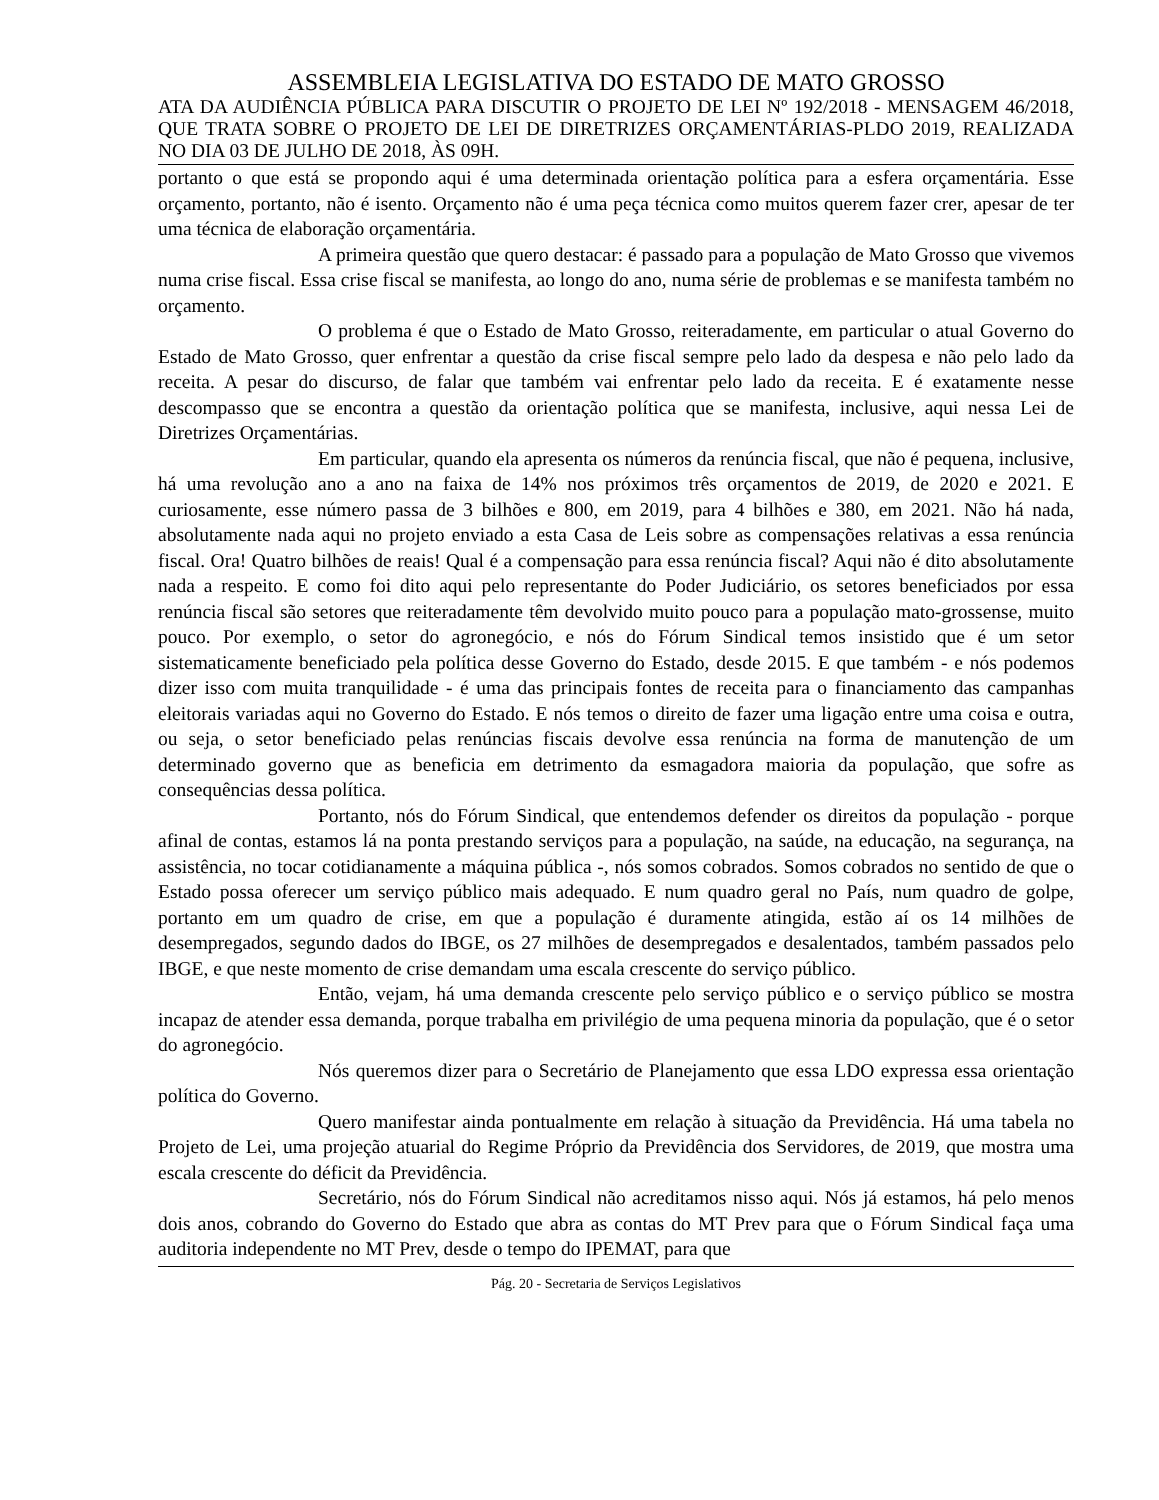ASSEMBLEIA LEGISLATIVA DO ESTADO DE MATO GROSSO
ATA DA AUDIÊNCIA PÚBLICA PARA DISCUTIR O PROJETO DE LEI Nº 192/2018 - MENSAGEM 46/2018, QUE TRATA SOBRE O PROJETO DE LEI DE DIRETRIZES ORÇAMENTÁRIAS-PLDO 2019, REALIZADA NO DIA 03 DE JULHO DE 2018, ÀS 09H.
portanto o que está se propondo aqui é uma determinada orientação política para a esfera orçamentária. Esse orçamento, portanto, não é isento. Orçamento não é uma peça técnica como muitos querem fazer crer, apesar de ter uma técnica de elaboração orçamentária.
A primeira questão que quero destacar: é passado para a população de Mato Grosso que vivemos numa crise fiscal. Essa crise fiscal se manifesta, ao longo do ano, numa série de problemas e se manifesta também no orçamento.
O problema é que o Estado de Mato Grosso, reiteradamente, em particular o atual Governo do Estado de Mato Grosso, quer enfrentar a questão da crise fiscal sempre pelo lado da despesa e não pelo lado da receita. A pesar do discurso, de falar que também vai enfrentar pelo lado da receita. E é exatamente nesse descompasso que se encontra a questão da orientação política que se manifesta, inclusive, aqui nessa Lei de Diretrizes Orçamentárias.
Em particular, quando ela apresenta os números da renúncia fiscal, que não é pequena, inclusive, há uma revolução ano a ano na faixa de 14% nos próximos três orçamentos de 2019, de 2020 e 2021. E curiosamente, esse número passa de 3 bilhões e 800, em 2019, para 4 bilhões e 380, em 2021. Não há nada, absolutamente nada aqui no projeto enviado a esta Casa de Leis sobre as compensações relativas a essa renúncia fiscal. Ora! Quatro bilhões de reais! Qual é a compensação para essa renúncia fiscal? Aqui não é dito absolutamente nada a respeito. E como foi dito aqui pelo representante do Poder Judiciário, os setores beneficiados por essa renúncia fiscal são setores que reiteradamente têm devolvido muito pouco para a população mato-grossense, muito pouco. Por exemplo, o setor do agronegócio, e nós do Fórum Sindical temos insistido que é um setor sistematicamente beneficiado pela política desse Governo do Estado, desde 2015. E que também - e nós podemos dizer isso com muita tranquilidade - é uma das principais fontes de receita para o financiamento das campanhas eleitorais variadas aqui no Governo do Estado. E nós temos o direito de fazer uma ligação entre uma coisa e outra, ou seja, o setor beneficiado pelas renúncias fiscais devolve essa renúncia na forma de manutenção de um determinado governo que as beneficia em detrimento da esmagadora maioria da população, que sofre as consequências dessa política.
Portanto, nós do Fórum Sindical, que entendemos defender os direitos da população - porque afinal de contas, estamos lá na ponta prestando serviços para a população, na saúde, na educação, na segurança, na assistência, no tocar cotidianamente a máquina pública -, nós somos cobrados. Somos cobrados no sentido de que o Estado possa oferecer um serviço público mais adequado. E num quadro geral no País, num quadro de golpe, portanto em um quadro de crise, em que a população é duramente atingida, estão aí os 14 milhões de desempregados, segundo dados do IBGE, os 27 milhões de desempregados e desalentados, também passados pelo IBGE, e que neste momento de crise demandam uma escala crescente do serviço público.
Então, vejam, há uma demanda crescente pelo serviço público e o serviço público se mostra incapaz de atender essa demanda, porque trabalha em privilégio de uma pequena minoria da população, que é o setor do agronegócio.
Nós queremos dizer para o Secretário de Planejamento que essa LDO expressa essa orientação política do Governo.
Quero manifestar ainda pontualmente em relação à situação da Previdência. Há uma tabela no Projeto de Lei, uma projeção atuarial do Regime Próprio da Previdência dos Servidores, de 2019, que mostra uma escala crescente do déficit da Previdência.
Secretário, nós do Fórum Sindical não acreditamos nisso aqui. Nós já estamos, há pelo menos dois anos, cobrando do Governo do Estado que abra as contas do MT Prev para que o Fórum Sindical faça uma auditoria independente no MT Prev, desde o tempo do IPEMAT, para que
Pág. 20 - Secretaria de Serviços Legislativos